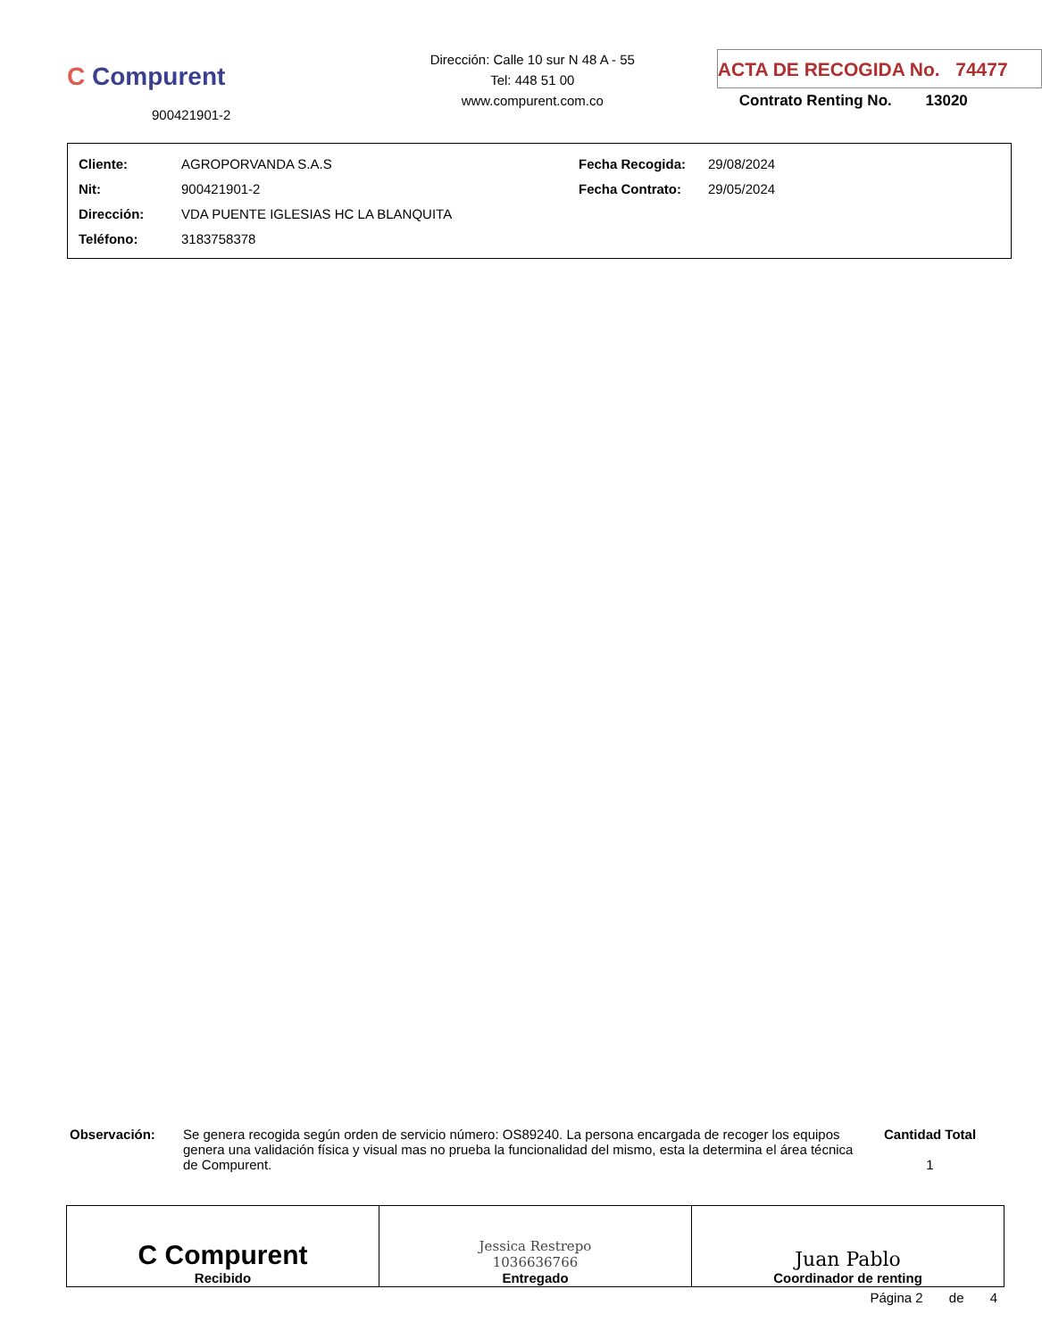C Compurent
900421901-2
Dirección: Calle 10 sur N 48 A - 55
Tel: 448 51 00
www.compurent.com.co
ACTA DE RECOGIDA No. 74477
Contrato Renting No. 13020
| Cliente: | AGROPORVANDA S.A.S | Fecha Recogida: | 29/08/2024 |
| Nit: | 900421901-2 | Fecha Contrato: | 29/05/2024 |
| Dirección: | VDA PUENTE IGLESIAS HC LA BLANQUITA | | |
| Teléfono: | 3183758378 | | |
Observación: Se genera recogida según orden de servicio número: OS89240. La persona encargada de recoger los equipos genera una validación física y visual mas no prueba la funcionalidad del mismo, esta la determina el área técnica de Compurent.
Cantidad Total
1
| C Compurent Recibido | Jessica Restrepo 1036636766 Entregado | Juan Pablo Coordinador de renting |
Página 2 de 4